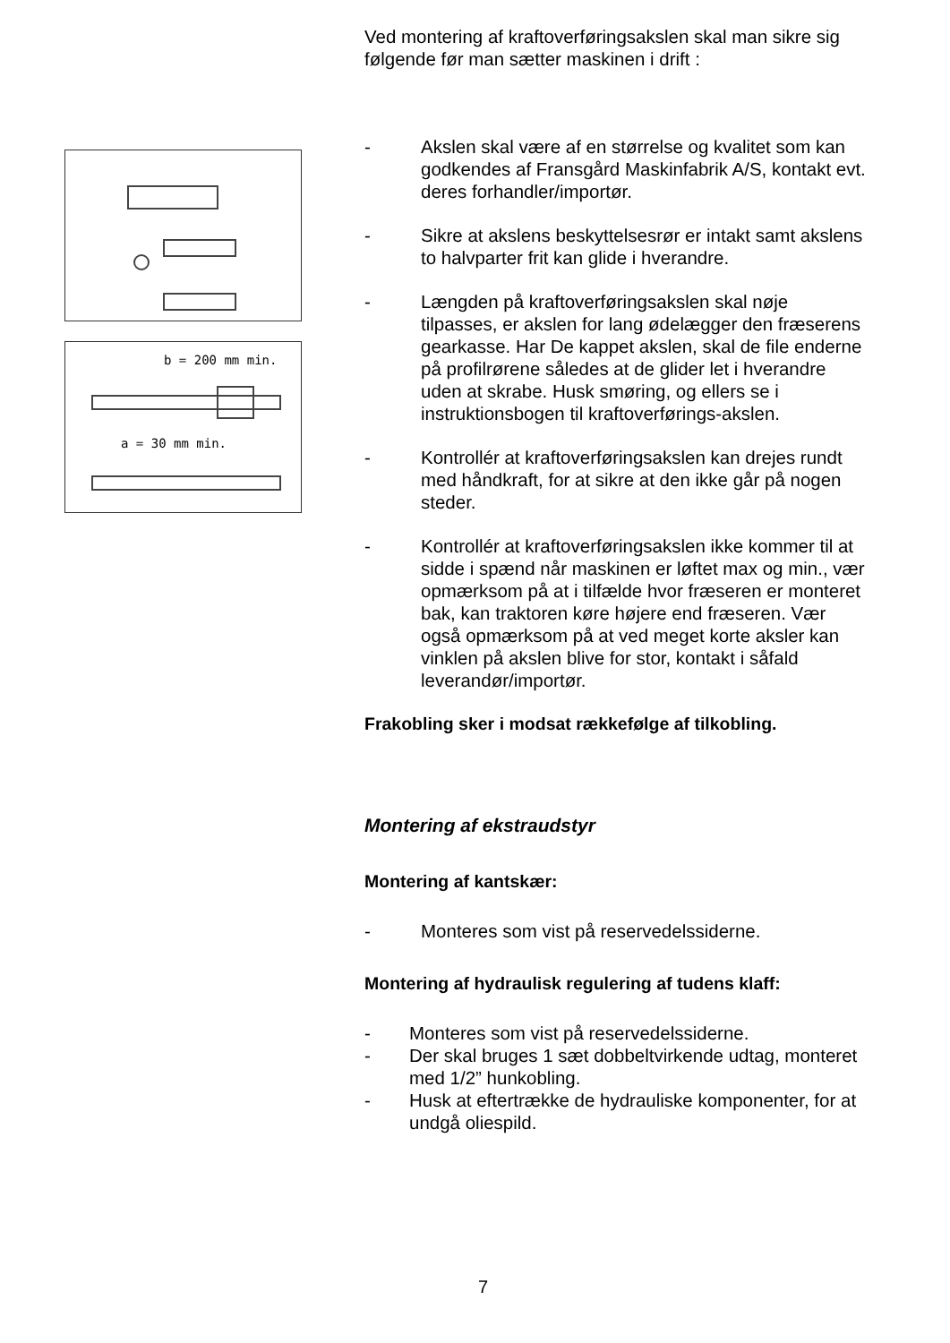b = 200 mm min.
a = 30 mm min.
Ved montering af kraftoverføringsakslen skal man sikre sig følgende før man sætter maskinen i drift :
- Akslen skal være af en størrelse og kvalitet som kan godkendes af Fransgård Maskinfabrik A/S, kontakt evt. deres forhandler/importør.
- Sikre at akslens beskyttelsesrør er intakt samt akslens to halvparter frit kan glide i hverandre.
- Længden på kraftoverføringsakslen skal nøje tilpasses, er akslen for lang ødelægger den fræserens gearkasse. Har De kappet akslen, skal de file enderne på profilrørene således at de glider let i hverandre uden at skrabe. Husk smøring, og ellers se i instruktionsbogen til kraftoverførings-akslen.
- Kontrollér at kraftoverføringsakslen kan drejes rundt med håndkraft, for at sikre at den ikke går på nogen steder.
- Kontrollér at kraftoverføringsakslen ikke kommer til at sidde i spænd når maskinen er løftet max og min., vær opmærksom på at i tilfælde hvor fræseren er monteret bak, kan traktoren køre højere end fræseren. Vær også opmærksom på at ved meget korte aksler kan vinklen på akslen blive for stor, kontakt i såfald leverandør/importør.
Frakobling sker i modsat rækkefølge af tilkobling.
Montering af ekstraudstyr
Montering af kantskær:
- Monteres som vist på reservedelssiderne.
Montering af hydraulisk regulering af tudens klaff:
- Monteres som vist på reservedelssiderne.
- Der skal bruges 1 sæt dobbeltvirkende udtag, monteret med 1/2” hunkobling.
- Husk at eftertrække de hydrauliske komponenter, for at undgå oliespild.
7